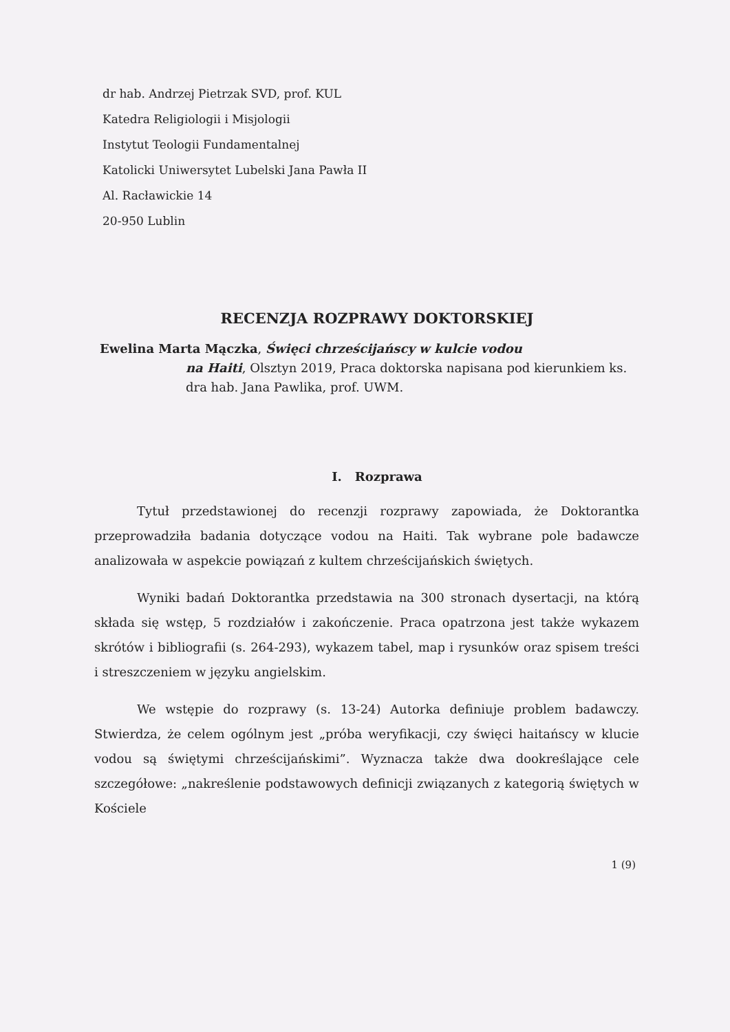dr hab. Andrzej Pietrzak SVD, prof. KUL
Katedra Religiologii i Misjologii
Instytut Teologii Fundamentalnej
Katolicki Uniwersytet Lubelski Jana Pawła II
Al. Racławickie 14
20-950 Lublin
RECENZJA ROZPRAWY DOKTORSKIEJ
Ewelina Marta Mączka, Święci chrześcijańscy w kulcie vodou
na Haiti, Olsztyn 2019, Praca doktorska napisana pod kierunkiem ks. dra hab. Jana Pawlika, prof. UWM.
I. Rozprawa
Tytuł przedstawionej do recenzji rozprawy zapowiada, że Doktorantka przeprowadziła badania dotyczące vodou na Haiti. Tak wybrane pole badawcze analizowała w aspekcie powiązań z kultem chrześcijańskich świętych.
Wyniki badań Doktorantka przedstawia na 300 stronach dysertacji, na którą składa się wstęp, 5 rozdziałów i zakończenie. Praca opatrzona jest także wykazem skrótów i bibliografii (s. 264-293), wykazem tabel, map i rysunków oraz spisem treści i streszczeniem w języku angielskim.
We wstępie do rozprawy (s. 13-24) Autorka definiuje problem badawczy. Stwierdza, że celem ogólnym jest „próba weryfikacji, czy święci haitańscy w klucie vodou są świętymi chrześcijańskimi”. Wyznacza także dwa dookreślające cele szczegółowe: „nakreślenie podstawowych definicji związanych z kategorią świętych w Kościele
1 (9)